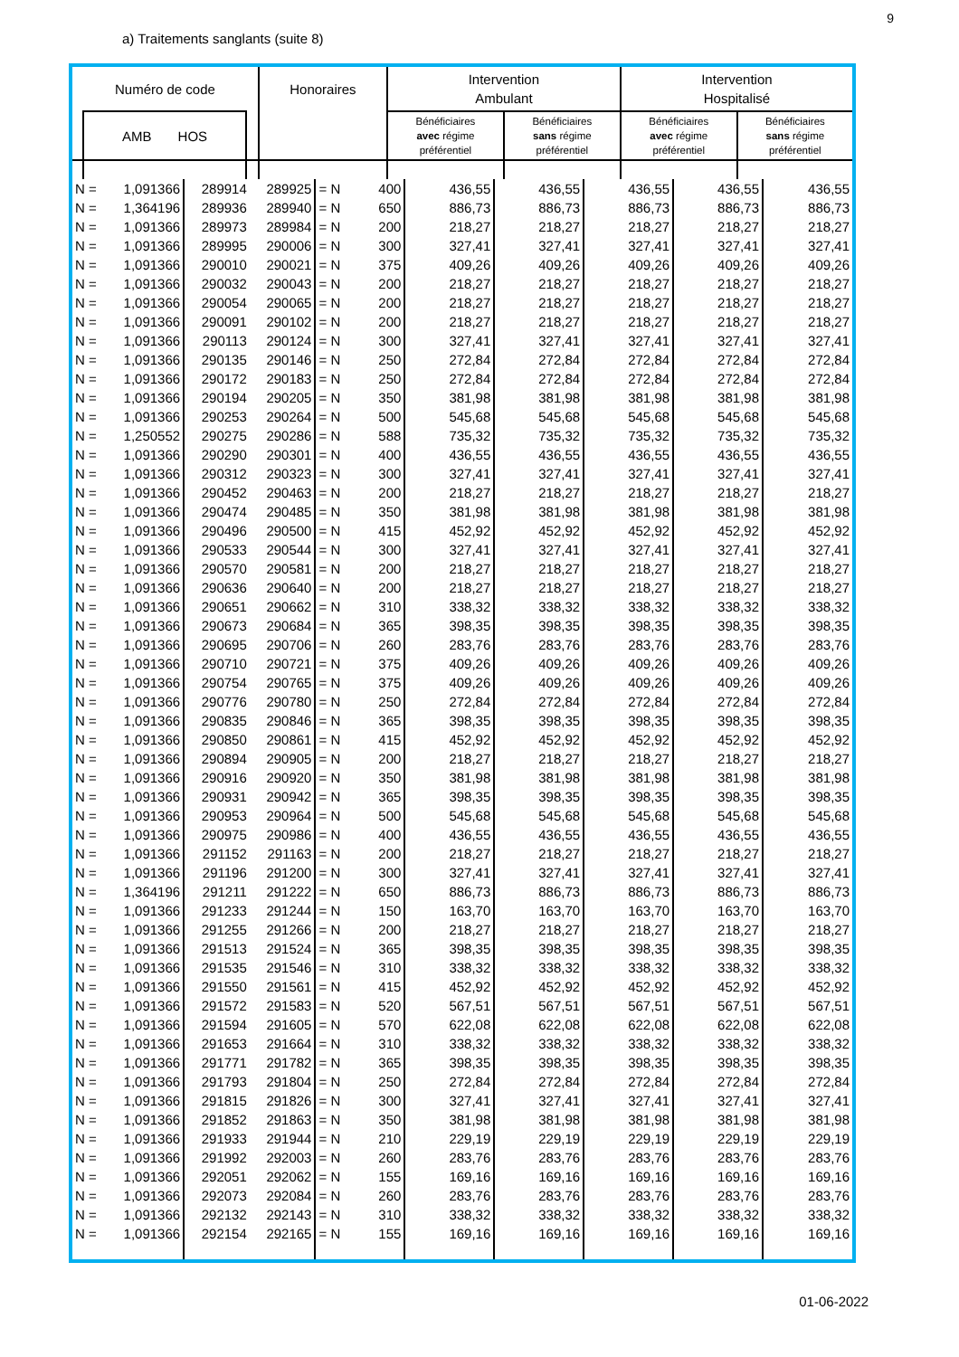9
a) Traitements sanglants (suite 8)
| Numéro de code | | | Honoraires | Intervention Ambulant | | Intervention Hospitalisé | |
| --- | --- | --- | --- | --- | --- | --- | --- |
| | AMB HOS | | | Bénéficiaires avec régime préférentiel | Bénéficiaires sans régime préférentiel | Bénéficiaires avec régime préférentiel | Bénéficiaires sans régime préférentiel |
| N = | 1,091366 | 289914 | 289925 | = N | 400 | 436,55 | 436,55 | 436,55 | 436,55 | 436,55 |
| N = | 1,364196 | 289936 | 289940 | = N | 650 | 886,73 | 886,73 | 886,73 | 886,73 | 886,73 |
| N = | 1,091366 | 289973 | 289984 | = N | 200 | 218,27 | 218,27 | 218,27 | 218,27 | 218,27 |
| N = | 1,091366 | 289995 | 290006 | = N | 300 | 327,41 | 327,41 | 327,41 | 327,41 | 327,41 |
| N = | 1,091366 | 290010 | 290021 | = N | 375 | 409,26 | 409,26 | 409,26 | 409,26 | 409,26 |
| N = | 1,091366 | 290032 | 290043 | = N | 200 | 218,27 | 218,27 | 218,27 | 218,27 | 218,27 |
| N = | 1,091366 | 290054 | 290065 | = N | 200 | 218,27 | 218,27 | 218,27 | 218,27 | 218,27 |
| N = | 1,091366 | 290091 | 290102 | = N | 200 | 218,27 | 218,27 | 218,27 | 218,27 | 218,27 |
| N = | 1,091366 | 290113 | 290124 | = N | 300 | 327,41 | 327,41 | 327,41 | 327,41 | 327,41 |
| N = | 1,091366 | 290135 | 290146 | = N | 250 | 272,84 | 272,84 | 272,84 | 272,84 | 272,84 |
| N = | 1,091366 | 290172 | 290183 | = N | 250 | 272,84 | 272,84 | 272,84 | 272,84 | 272,84 |
| N = | 1,091366 | 290194 | 290205 | = N | 350 | 381,98 | 381,98 | 381,98 | 381,98 | 381,98 |
| N = | 1,091366 | 290253 | 290264 | = N | 500 | 545,68 | 545,68 | 545,68 | 545,68 | 545,68 |
| N = | 1,250552 | 290275 | 290286 | = N | 588 | 735,32 | 735,32 | 735,32 | 735,32 | 735,32 |
| N = | 1,091366 | 290290 | 290301 | = N | 400 | 436,55 | 436,55 | 436,55 | 436,55 | 436,55 |
| N = | 1,091366 | 290312 | 290323 | = N | 300 | 327,41 | 327,41 | 327,41 | 327,41 | 327,41 |
| N = | 1,091366 | 290452 | 290463 | = N | 200 | 218,27 | 218,27 | 218,27 | 218,27 | 218,27 |
| N = | 1,091366 | 290474 | 290485 | = N | 350 | 381,98 | 381,98 | 381,98 | 381,98 | 381,98 |
| N = | 1,091366 | 290496 | 290500 | = N | 415 | 452,92 | 452,92 | 452,92 | 452,92 | 452,92 |
| N = | 1,091366 | 290533 | 290544 | = N | 300 | 327,41 | 327,41 | 327,41 | 327,41 | 327,41 |
| N = | 1,091366 | 290570 | 290581 | = N | 200 | 218,27 | 218,27 | 218,27 | 218,27 | 218,27 |
| N = | 1,091366 | 290636 | 290640 | = N | 200 | 218,27 | 218,27 | 218,27 | 218,27 | 218,27 |
| N = | 1,091366 | 290651 | 290662 | = N | 310 | 338,32 | 338,32 | 338,32 | 338,32 | 338,32 |
| N = | 1,091366 | 290673 | 290684 | = N | 365 | 398,35 | 398,35 | 398,35 | 398,35 | 398,35 |
| N = | 1,091366 | 290695 | 290706 | = N | 260 | 283,76 | 283,76 | 283,76 | 283,76 | 283,76 |
| N = | 1,091366 | 290710 | 290721 | = N | 375 | 409,26 | 409,26 | 409,26 | 409,26 | 409,26 |
| N = | 1,091366 | 290754 | 290765 | = N | 375 | 409,26 | 409,26 | 409,26 | 409,26 | 409,26 |
| N = | 1,091366 | 290776 | 290780 | = N | 250 | 272,84 | 272,84 | 272,84 | 272,84 | 272,84 |
| N = | 1,091366 | 290835 | 290846 | = N | 365 | 398,35 | 398,35 | 398,35 | 398,35 | 398,35 |
| N = | 1,091366 | 290850 | 290861 | = N | 415 | 452,92 | 452,92 | 452,92 | 452,92 | 452,92 |
| N = | 1,091366 | 290894 | 290905 | = N | 200 | 218,27 | 218,27 | 218,27 | 218,27 | 218,27 |
| N = | 1,091366 | 290916 | 290920 | = N | 350 | 381,98 | 381,98 | 381,98 | 381,98 | 381,98 |
| N = | 1,091366 | 290931 | 290942 | = N | 365 | 398,35 | 398,35 | 398,35 | 398,35 | 398,35 |
| N = | 1,091366 | 290953 | 290964 | = N | 500 | 545,68 | 545,68 | 545,68 | 545,68 | 545,68 |
| N = | 1,091366 | 290975 | 290986 | = N | 400 | 436,55 | 436,55 | 436,55 | 436,55 | 436,55 |
| N = | 1,091366 | 291152 | 291163 | = N | 200 | 218,27 | 218,27 | 218,27 | 218,27 | 218,27 |
| N = | 1,091366 | 291196 | 291200 | = N | 300 | 327,41 | 327,41 | 327,41 | 327,41 | 327,41 |
| N = | 1,364196 | 291211 | 291222 | = N | 650 | 886,73 | 886,73 | 886,73 | 886,73 | 886,73 |
| N = | 1,091366 | 291233 | 291244 | = N | 150 | 163,70 | 163,70 | 163,70 | 163,70 | 163,70 |
| N = | 1,091366 | 291255 | 291266 | = N | 200 | 218,27 | 218,27 | 218,27 | 218,27 | 218,27 |
| N = | 1,091366 | 291513 | 291524 | = N | 365 | 398,35 | 398,35 | 398,35 | 398,35 | 398,35 |
| N = | 1,091366 | 291535 | 291546 | = N | 310 | 338,32 | 338,32 | 338,32 | 338,32 | 338,32 |
| N = | 1,091366 | 291550 | 291561 | = N | 415 | 452,92 | 452,92 | 452,92 | 452,92 | 452,92 |
| N = | 1,091366 | 291572 | 291583 | = N | 520 | 567,51 | 567,51 | 567,51 | 567,51 | 567,51 |
| N = | 1,091366 | 291594 | 291605 | = N | 570 | 622,08 | 622,08 | 622,08 | 622,08 | 622,08 |
| N = | 1,091366 | 291653 | 291664 | = N | 310 | 338,32 | 338,32 | 338,32 | 338,32 | 338,32 |
| N = | 1,091366 | 291771 | 291782 | = N | 365 | 398,35 | 398,35 | 398,35 | 398,35 | 398,35 |
| N = | 1,091366 | 291793 | 291804 | = N | 250 | 272,84 | 272,84 | 272,84 | 272,84 | 272,84 |
| N = | 1,091366 | 291815 | 291826 | = N | 300 | 327,41 | 327,41 | 327,41 | 327,41 | 327,41 |
| N = | 1,091366 | 291852 | 291863 | = N | 350 | 381,98 | 381,98 | 381,98 | 381,98 | 381,98 |
| N = | 1,091366 | 291933 | 291944 | = N | 210 | 229,19 | 229,19 | 229,19 | 229,19 | 229,19 |
| N = | 1,091366 | 291992 | 292003 | = N | 260 | 283,76 | 283,76 | 283,76 | 283,76 | 283,76 |
| N = | 1,091366 | 292051 | 292062 | = N | 155 | 169,16 | 169,16 | 169,16 | 169,16 | 169,16 |
| N = | 1,091366 | 292073 | 292084 | = N | 260 | 283,76 | 283,76 | 283,76 | 283,76 | 283,76 |
| N = | 1,091366 | 292132 | 292143 | = N | 310 | 338,32 | 338,32 | 338,32 | 338,32 | 338,32 |
| N = | 1,091366 | 292154 | 292165 | = N | 155 | 169,16 | 169,16 | 169,16 | 169,16 | 169,16 |
01-06-2022